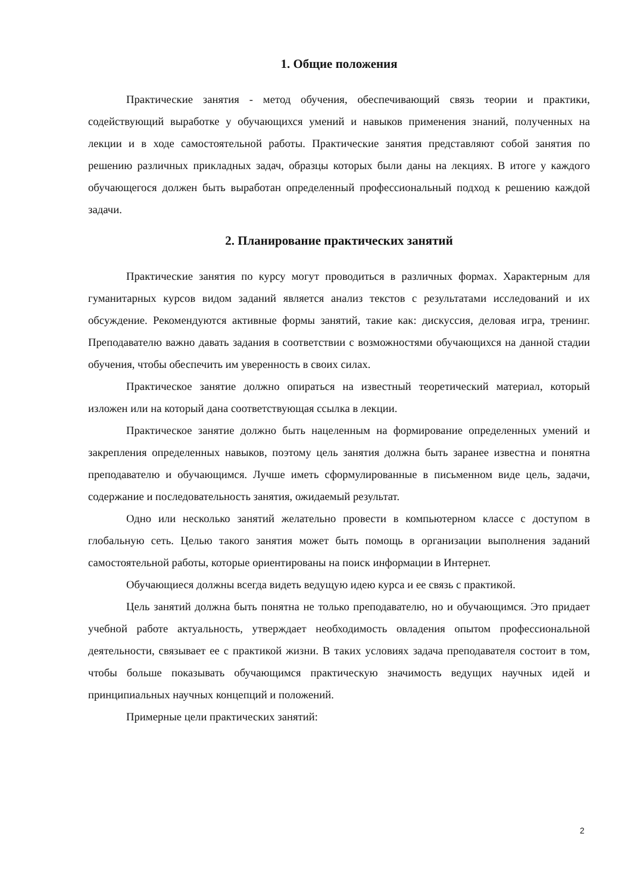1. Общие положения
Практические занятия - метод обучения, обеспечивающий связь теории и практики, содействующий выработке у обучающихся умений и навыков применения знаний, полученных на лекции и в ходе самостоятельной работы. Практические занятия представляют собой занятия по решению различных прикладных задач, образцы которых были даны на лекциях. В итоге у каждого обучающегося должен быть выработан определенный профессиональный подход к решению каждой задачи.
2. Планирование практических занятий
Практические занятия по курсу могут проводиться в различных формах. Характерным для гуманитарных курсов видом заданий является анализ текстов с результатами исследований и их обсуждение. Рекомендуются активные формы занятий, такие как: дискуссия, деловая игра, тренинг. Преподавателю важно давать задания в соответствии с возможностями обучающихся на данной стадии обучения, чтобы обеспечить им уверенность в своих силах.
Практическое занятие должно опираться на известный теоретический материал, который изложен или на который дана соответствующая ссылка в лекции.
Практическое занятие должно быть нацеленным на формирование определенных умений и закрепления определенных навыков, поэтому цель занятия должна быть заранее известна и понятна преподавателю и обучающимся. Лучше иметь сформулированные в письменном виде цель, задачи, содержание и последовательность занятия, ожидаемый результат.
Одно или несколько занятий желательно провести в компьютерном классе с доступом в глобальную сеть. Целью такого занятия может быть помощь в организации выполнения заданий самостоятельной работы, которые ориентированы на поиск информации в Интернет.
Обучающиеся должны всегда видеть ведущую идею курса и ее связь с практикой.
Цель занятий должна быть понятна не только преподавателю, но и обучающимся. Это придает учебной работе актуальность, утверждает необходимость овладения опытом профессиональной деятельности, связывает ее с практикой жизни. В таких условиях задача преподавателя состоит в том, чтобы больше показывать обучающимся практическую значимость ведущих научных идей и принципиальных научных концепций и положений.
Примерные цели практических занятий:
2